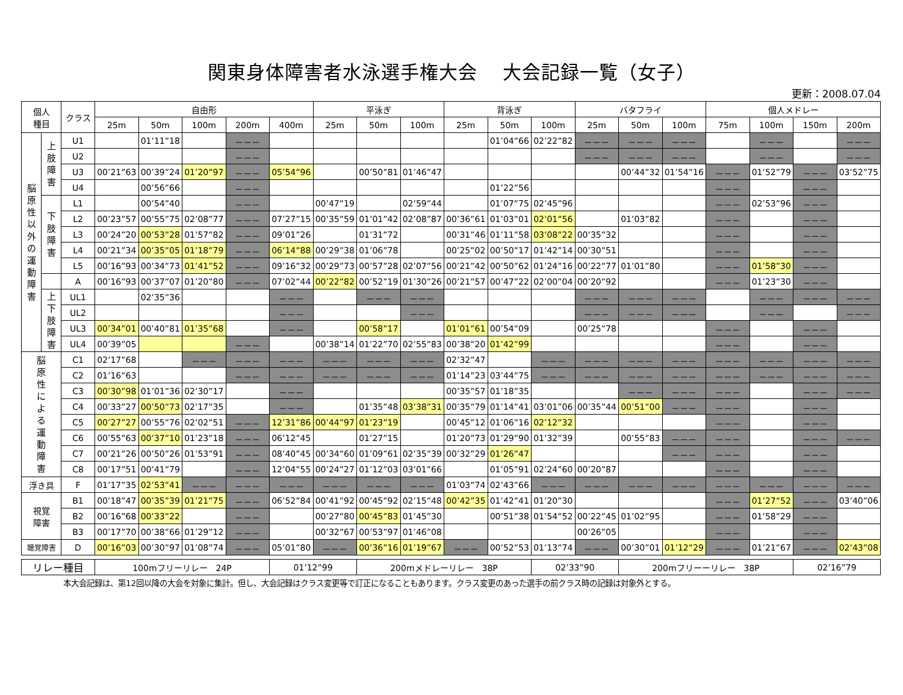関東身体障害者水泳選手権大会　 大会記録一覧（女子）
更新：2008.07.04
| 個人 種目 | | クラス | 自由形 | | | | | 平泳ぎ | | | 背泳ぎ | | | バタフライ | | | 個人メドレー | | | |
| --- | --- | --- | --- | --- | --- | --- | --- | --- | --- | --- | --- | --- | --- | --- | --- | --- | --- | --- | --- | --- |
| | | | 25m | 50m | 100m | 200m | 400m | 25m | 50m | 100m | 25m | 50m | 100m | 25m | 50m | 100m | 75m | 100m | 150m | 200m |
| 脳 原 性 以 外 の 運 動 障 害 | 上 肢 障 害 | U1 | | 01’11”18 | | －－－ | | | | | | 01’04”66 | 02’22”82 | －－－ | －－－ | －－－ | | －－－ | | －－－ |
| | | U2 | | | | －－－ | | | | | | | | －－－ | －－－ | －－－ | | －－－ | | －－－ |
| | | U3 | 00’21”63 | 00’39”24 | 01’20”97 | －－－ | 05’54”96 | | 00’50”81 | 01’46”47 | | | | | 00’44”32 | 01’54”16 | －－－ | 01’52”79 | －－－ | 03’52”75 |
| | | U4 | | 00’56”66 | | －－－ | | | | | | 01’22”56 | | | | | －－－ | | －－－ | |
| | 下 肢 障 害 | L1 | | 00’54”40 | | －－－ | | 00’47”19 | | 02’59”44 | | 01’07”75 | 02’45”96 | | | | －－－ | 02’53”96 | －－－ | |
| | | L2 | 00’23”57 | 00’55”75 | 02’08”77 | －－－ | 07’27”15 | 00’35”59 | 01’01”42 | 02’08”87 | 00’36”61 | 01’03”01 | 02’01”56 | | 01’03”82 | | －－－ | | －－－ | |
| | | L3 | 00’24”20 | 00’53”28 | 01’57”82 | －－－ | 09’01”26 | | 01’31”72 | | 00’31”46 | 01’11”58 | 03’08”22 | 00’35”32 | | | －－－ | | －－－ | |
| | | L4 | 00’21”34 | 00’35”05 | 01’18”79 | －－－ | 06’14”88 | 00’29”38 | 01’06”78 | | 00’25”02 | 00’50”17 | 01’42”14 | 00’30”51 | | | －－－ | | －－－ | |
| | | L5 | 00’16”93 | 00’34”73 | 01’41”52 | －－－ | 09’16”32 | 00’29”73 | 00’57”28 | 02’07”56 | 00’21”42 | 00’50”62 | 01’24”16 | 00’22”77 | 01’01”80 | | －－－ | 01’58”30 | －－－ | |
| | | A | 00’16”93 | 00’37”07 | 01’20”80 | －－－ | 07’02”44 | 00’22”82 | 00’52”19 | 01’30”26 | 00’21”57 | 00’47”22 | 02’00”04 | 00’20”92 | | | －－－ | 01’23”30 | －－－ | |
| | 上 下 肢 障 害 | UL1 | | 02’35”36 | | | －－－ | | －－－ | －－－ | | | | －－－ | －－－ | －－－ | | －－－ | －－－ | －－－ |
| | | UL2 | | | | | －－－ | | | －－－ | | | | －－－ | －－－ | －－－ | | －－－ | | －－－ |
| | | UL3 | 00’34”01 | 00’40”81 | 01’35”68 | | －－－ | | 00’58”17 | | 01’01”61 | 00’54”09 | | 00’25”78 | | | －－－ | | －－－ | |
| | | UL4 | 00’39”05 | | | －－－ | | 00’38”14 | 01’22”70 | 02’55”83 | 00’38”20 | 01’42”99 | | | | | －－－ | | －－－ | |
| 脳 原 性 に よ る 運 動 障 害 | | C1 | 02’17”68 | | －－－ | －－－ | －－－ | －－－ | －－－ | －－－ | 02’32”47 | | －－－ | －－－ | －－－ | －－－ | －－－ | －－－ | －－－ | －－－ |
| | | C2 | 01’16”63 | | | －－－ | －－－ | －－－ | －－－ | －－－ | 01’14”23 | 03’44”75 | －－－ | －－－ | －－－ | －－－ | －－－ | －－－ | －－－ | －－－ |
| | | C3 | 00’30”98 | 01’01”36 | 02’30”17 | | －－－ | | | | 00’35”57 | 01’18”35 | | | －－－ | －－－ | －－－ | | －－－ | －－－ |
| | | C4 | 00’33”27 | 00’50”73 | 02’17”35 | | －－－ | | 01’35”48 | 03’38”31 | 00’35”79 | 01’14”41 | 03’01”06 | 00’35”44 | 00’51”00 | －－－ | －－－ | | －－－ | |
| | | C5 | 00’27”27 | 00’55”76 | 02’02”51 | －－－ | 12’31”86 | 00’44”97 | 01’23”19 | | 00’45”12 | 01’06”16 | 02’12”32 | | | | －－－ | | －－－ | |
| | | C6 | 00’55”63 | 00’37”10 | 01’23”18 | －－－ | 06’12”45 | | 01’27”15 | | 01’20”73 | 01’29”90 | 01’32”39 | | 00’55”83 | －－－ | －－－ | | －－－ | －－－ |
| | | C7 | 00’21”26 | 00’50”26 | 01’53”91 | －－－ | 08’40”45 | 00’34”60 | 01’09”61 | 02’35”39 | 00’32”29 | 01’26”47 | | | | －－－ | －－－ | | －－－ | |
| | | C8 | 00’17”51 | 00’41”79 | | －－－ | 12’04”55 | 00’24”27 | 01’12”03 | 03’01”66 | | 01’05”91 | 02’24”60 | 00’20”87 | | | －－－ | | －－－ | |
| 浮き具 | | F | 01’17”35 | 02’53”41 | －－－ | －－－ | －－－ | －－－ | －－－ | －－－ | 01’03”74 | 02’43”66 | －－－ | －－－ | －－－ | －－－ | －－－ | －－－ | －－－ | －－－ |
| 視覚 障害 | | B1 | 00’18”47 | 00’35”39 | 01’21”75 | －－－ | 06’52”84 | 00’41”92 | 00’45”92 | 02’15”48 | 00’42”35 | 01’42”41 | 01’20”30 | | | | －－－ | 01’27”52 | －－－ | 03’40”06 |
| | | B2 | 00’16”68 | 00’33”22 | | －－－ | | 00’27”80 | 00’45”83 | 01’45”30 | | 00’51”38 | 01’54”52 | 00’22”45 | 01’02”95 | | －－－ | 01’58”29 | －－－ | |
| | | B3 | 00’17”70 | 00’38”66 | 01’29”12 | －－－ | | 00’32”67 | 00’53”97 | 01’46”08 | | | | 00’26”05 | | | －－－ | | －－－ | |
| 聴覚障害 | | D | 00’16”03 | 00’30”97 | 01’08”74 | －－－ | 05’01”80 | －－－ | 00’36”16 | 01’19”67 | －－－ | 00’52”53 | 01’13”74 | －－－ | 00’30”01 | 01’12”29 | －－－ | 01’21”67 | －－－ | 02’43”08 |
| リレー種目 | 100mフリーリレー 24P | 01’12”99 | 200mメドレーリレー 38P | 02’33”90 | 200mフリーーリレー 38P | 02’16”79 |
本大会記録は、第12回以降の大会を対象に集計。但し、大会記録はクラス変更等で訂正になることもあります。クラス変更のあった選手の前クラス時の記録は対象外とする。